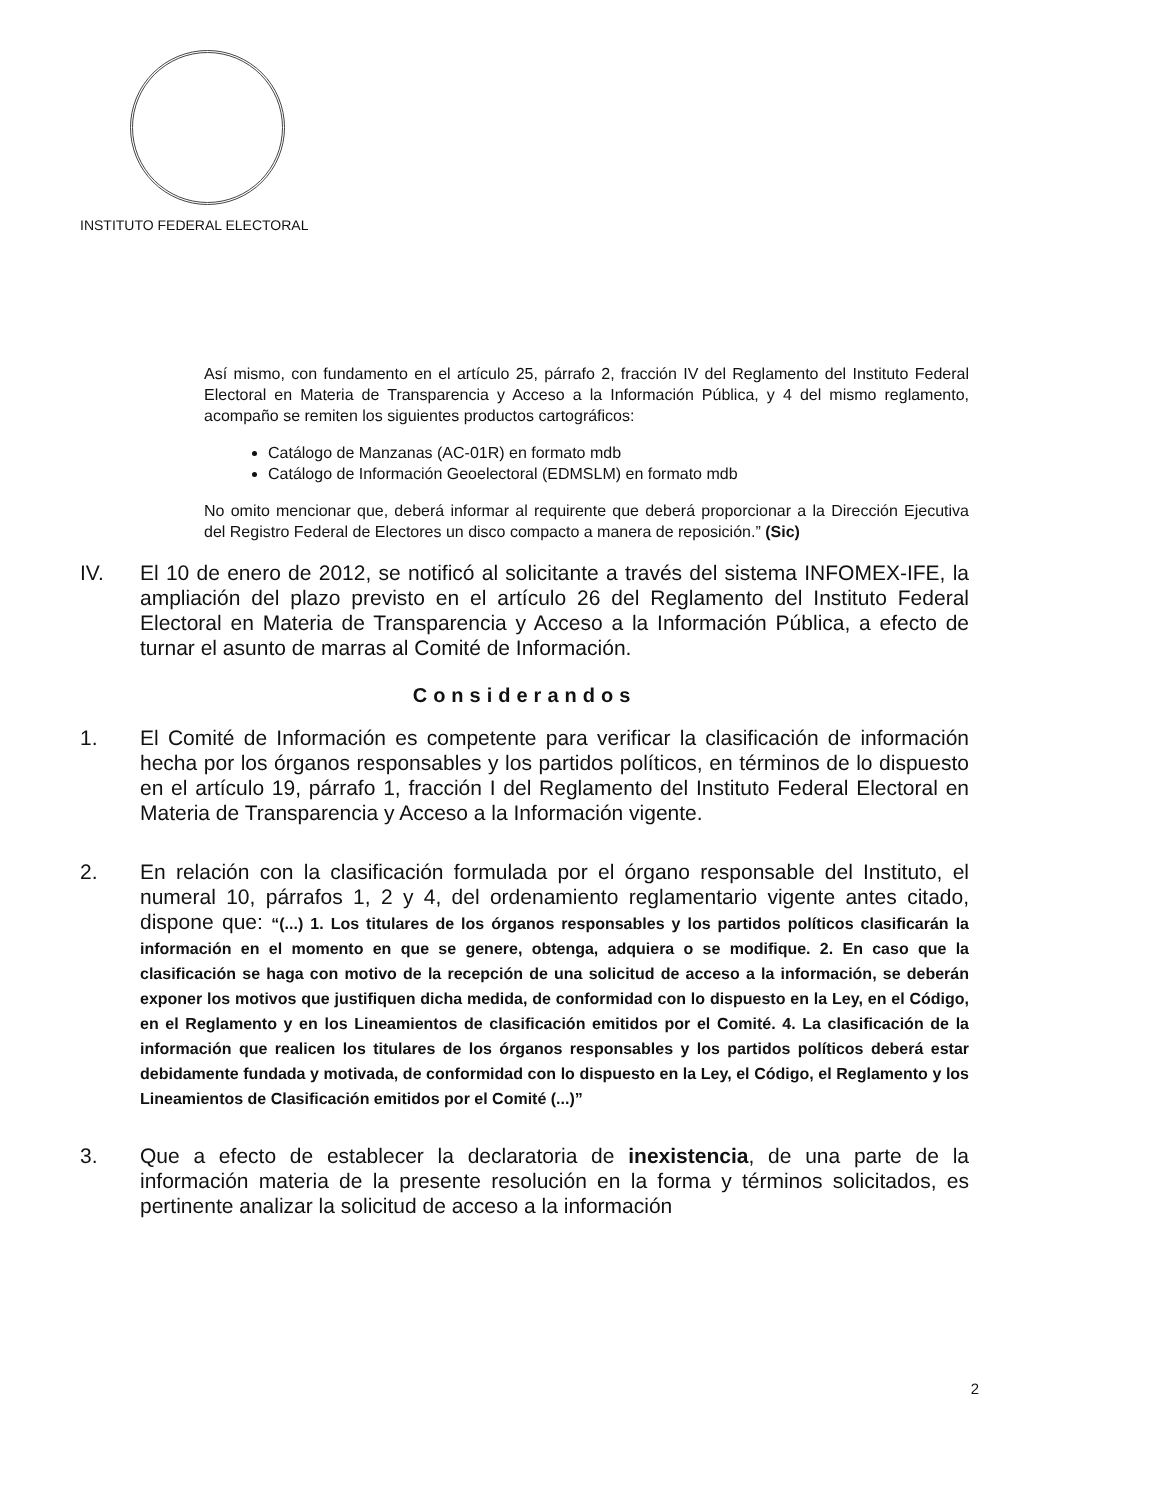INSTITUTO FEDERAL ELECTORAL
Así mismo, con fundamento en el artículo 25, párrafo 2, fracción IV del Reglamento del Instituto Federal Electoral en Materia de Transparencia y Acceso a la Información Pública, y 4 del mismo reglamento, acompaño se remiten los siguientes productos cartográficos:
Catálogo de Manzanas (AC-01R) en formato mdb
Catálogo de Información Geoelectoral (EDMSLM) en formato mdb
No omito mencionar que, deberá informar al requirente que deberá proporcionar a la Dirección Ejecutiva del Registro Federal de Electores un disco compacto a manera de reposición.” (Sic)
IV. El 10 de enero de 2012, se notificó al solicitante a través del sistema INFOMEX-IFE, la ampliación del plazo previsto en el artículo 26 del Reglamento del Instituto Federal Electoral en Materia de Transparencia y Acceso a la Información Pública, a efecto de turnar el asunto de marras al Comité de Información.
Considerandos
1. El Comité de Información es competente para verificar la clasificación de información hecha por los órganos responsables y los partidos políticos, en términos de lo dispuesto en el artículo 19, párrafo 1, fracción I del Reglamento del Instituto Federal Electoral en Materia de Transparencia y Acceso a la Información vigente.
2. En relación con la clasificación formulada por el órgano responsable del Instituto, el numeral 10, párrafos 1, 2 y 4, del ordenamiento reglamentario vigente antes citado, dispone que: “(...) 1. Los titulares de los órganos responsables y los partidos políticos clasificarán la información en el momento en que se genere, obtenga, adquiera o se modifique. 2. En caso que la clasificación se haga con motivo de la recepción de una solicitud de acceso a la información, se deberán exponer los motivos que justifiquen dicha medida, de conformidad con lo dispuesto en la Ley, en el Código, en el Reglamento y en los Lineamientos de clasificación emitidos por el Comité. 4. La clasificación de la información que realicen los titulares de los órganos responsables y los partidos políticos deberá estar debidamente fundada y motivada, de conformidad con lo dispuesto en la Ley, el Código, el Reglamento y los Lineamientos de Clasificación emitidos por el Comité (...)”
3. Que a efecto de establecer la declaratoria de inexistencia, de una parte de la información materia de la presente resolución en la forma y términos solicitados, es pertinente analizar la solicitud de acceso a la información
2